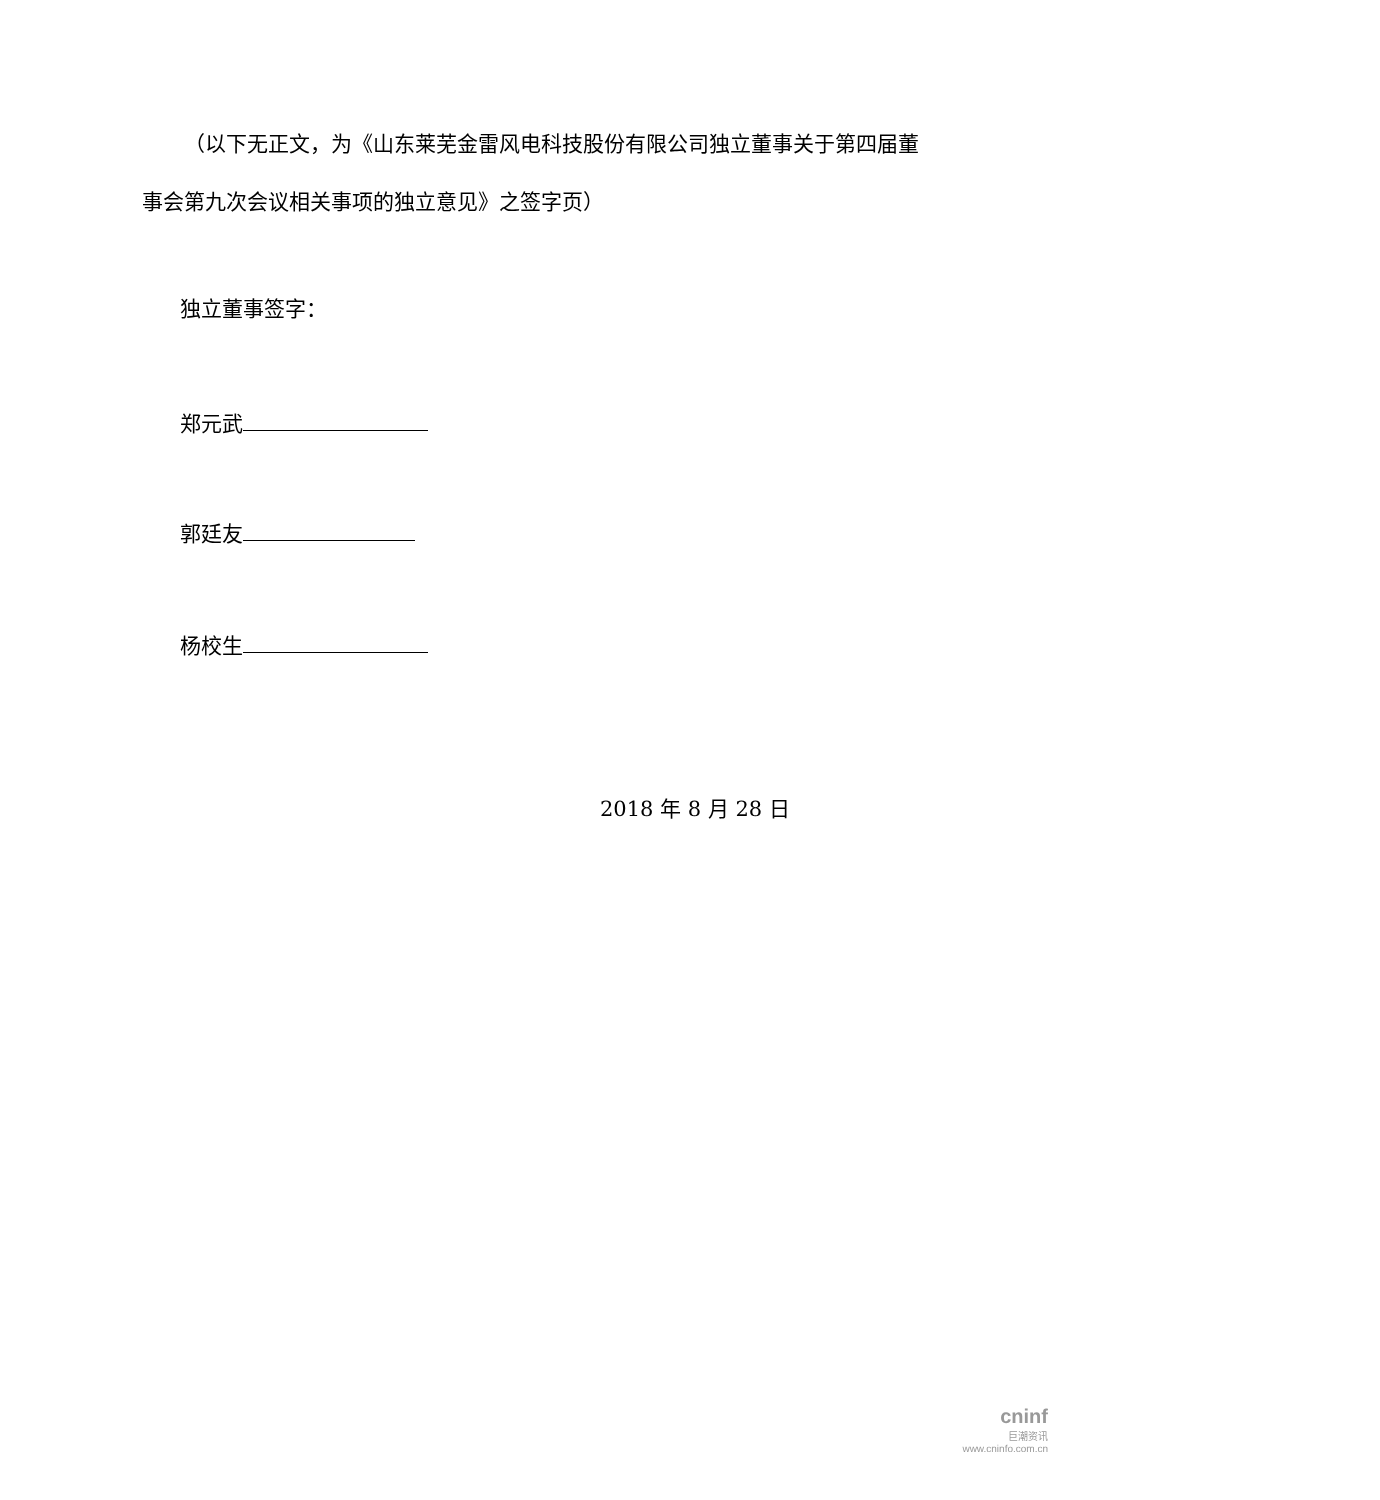（以下无正文，为《山东莱芜金雷风电科技股份有限公司独立董事关于第四届董事会第九次会议相关事项的独立意见》之签字页）
独立董事签字：
郑元武
郭廷友
杨校生
2018 年 8 月 28 日
cninf
巨潮资讯
www.cninfo.com.cn